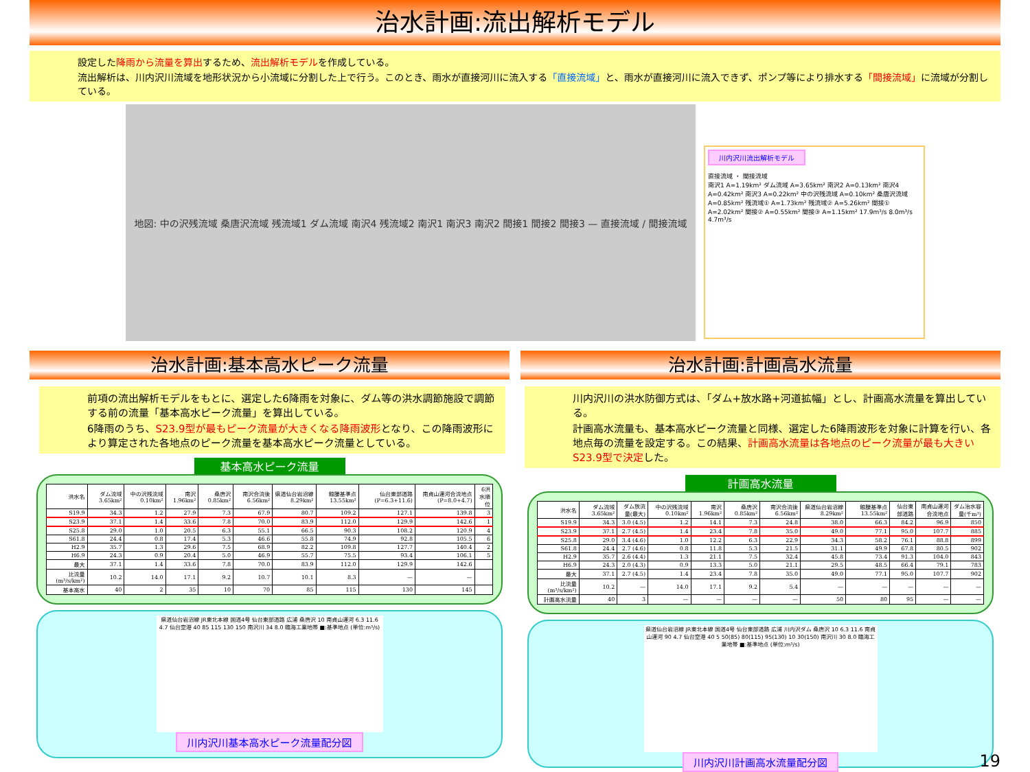治水計画:流出解析モデル
設定した降雨から流量を算出するため、流出解析モデルを作成している。
流出解析は、川内沢川流域を地形状況から小流域に分割した上で行う。このとき、雨水が直接河川に流入する「直接流域」と、雨水が直接河川に流入できず、ポンプ等により排水する「間接流域」に流域が分割している。
地図: 中の沢残流域 桑唐沢流域 残流域1 ダム流域 南沢4 残流域2 南沢1 南沢3 南沢2 間接1 間接2 間接3 — 直接流域 / 間接流域
川内沢川流出解析モデル
直接流域 ・ 間接流域
南沢1 A=1.19km² ダム流域 A=3.65km² 南沢2 A=0.13km² 南沢4 A=0.42km² 南沢3 A=0.22km² 中の沢残流域 A=0.10km² 桑唐沢流域 A=0.85km² 残流域① A=1.73km² 残流域② A=5.26km² 間接① A=2.02km² 間接② A=0.55km² 間接③ A=1.15km² 17.9m³/s 8.0m³/s 4.7m³/s
治水計画:基本高水ピーク流量
前項の流出解析モデルをもとに、選定した6降雨を対象に、ダム等の洪水調節施設で調節する前の流量「基本高水ピーク流量」を算出している。
6降雨のうち、S23.9型が最もピーク流量が大きくなる降雨波形となり、この降雨波形により算定された各地点のピーク流量を基本高水ピーク流量としている。
基本高水ピーク流量
| 洪水名 | ダム流域 3.65km² | 中の沢残流域 0.10km² | 南沢 1.96km² | 桑唐沢 0.85km² | 南沢合流後 6.56km² | 県道仙台岩沼線 8.29km² | 館腰基準点 13.55km² | 仙台東部道路 (P=6.3+11.6) | 南貞山運河合流地点 (P=8.0+4.7) | 6洪水順位 |
| --- | --- | --- | --- | --- | --- | --- | --- | --- | --- | --- |
| S19.9 | 34.3 | 1.2 | 27.9 | 7.3 | 67.9 | 80.7 | 109.2 | 127.1 | 139.8 | 3 |
| S23.9 | 37.1 | 1.4 | 33.6 | 7.8 | 70.0 | 83.9 | 112.0 | 129.9 | 142.6 | 1 |
| S25.8 | 29.0 | 1.0 | 20.5 | 6.3 | 55.1 | 66.5 | 90.3 | 108.2 | 120.9 | 4 |
| S61.8 | 24.4 | 0.8 | 17.4 | 5.3 | 46.6 | 55.8 | 74.9 | 92.8 | 105.5 | 6 |
| H2.9 | 35.7 | 1.3 | 29.6 | 7.5 | 68.9 | 82.2 | 109.8 | 127.7 | 140.4 | 2 |
| H6.9 | 24.3 | 0.9 | 20.4 | 5.0 | 46.9 | 55.7 | 75.5 | 93.4 | 106.1 | 5 |
| 最大 | 37.1 | 1.4 | 33.6 | 7.8 | 70.0 | 83.9 | 112.0 | 129.9 | 142.6 | |
| 比流量 (m³/s/km²) | 10.2 | 14.0 | 17.1 | 9.2 | 10.7 | 10.1 | 8.3 | — | — | |
| 基本高水 | 40 | 2 | 35 | 10 | 70 | 85 | 115 | 130 | 145 | |
県道仙台岩沼線 JR東北本線 国道4号 仙台東部道路 広浦 桑唐沢 10 南貞山運河 6.3 11.6 4.7 仙台空港 40 85 115 130 150 南沢川 34 8.0 臨海工業地帯 ■:基準地点 (単位:m³/s)
川内沢川基本高水ピーク流量配分図
治水計画:計画高水流量
川内沢川の洪水防御方式は、「ダム+放水路+河道拡幅」とし、計画高水流量を算出している。
計画高水流量も、基本高水ピーク流量と同様、選定した6降雨波形を対象に計算を行い、各地点毎の流量を設定する。この結果、計画高水流量は各地点のピーク流量が最も大きいS23.9型で決定した。
計画高水流量
| 洪水名 | ダム流域 3.65km² | ダム放流量(最大) | 中の沢残流域 0.10km² | 南沢 1.96km² | 桑唐沢 0.85km² | 南沢合流後 6.56km² | 県道仙台岩沼線 8.29km² | 館腰基準点 13.55km² | 仙台東部道路 | 南貞山運河合流地点 | ダム治水容量(千m³) |
| --- | --- | --- | --- | --- | --- | --- | --- | --- | --- | --- | --- |
| S19.9 | 34.3 | 3.0 (4.5) | 1.2 | 14.1 | 7.3 | 24.8 | 38.0 | 66.3 | 84.2 | 96.9 | 850 |
| S23.9 | 37.1 | 2.7 (4.5) | 1.4 | 23.4 | 7.8 | 35.0 | 49.0 | 77.1 | 95.0 | 107.7 | 885 |
| S25.8 | 29.0 | 3.4 (4.6) | 1.0 | 12.2 | 6.3 | 22.9 | 34.3 | 58.2 | 76.1 | 88.8 | 899 |
| S61.8 | 24.4 | 2.7 (4.6) | 0.8 | 11.8 | 5.3 | 21.5 | 31.1 | 49.9 | 67.8 | 80.5 | 902 |
| H2.9 | 35.7 | 2.6 (4.4) | 1.3 | 21.1 | 7.5 | 32.4 | 45.8 | 73.4 | 91.3 | 104.0 | 843 |
| H6.9 | 24.3 | 2.0 (4.3) | 0.9 | 13.3 | 5.0 | 21.1 | 29.5 | 48.5 | 66.4 | 79.1 | 783 |
| 最大 | 37.1 | 2.7 (4.5) | 1.4 | 23.4 | 7.8 | 35.0 | 49.0 | 77.1 | 95.0 | 107.7 | 902 |
| 比流量 (m³/s/km²) | 10.2 | — | 14.0 | 17.1 | 9.2 | 5.4 | — | — | — | — | — |
| 計画高水流量 | 40 | 3 | — | — | — | — | 50 | 80 | 95 | — | — |
県道仙台岩沼線 JR東北本線 国道4号 仙台東部道路 広浦 川内沢ダム 桑唐沢 10 6.3 11.6 南貞山運河 90 4.7 仙台空港 40 5 50(85) 80(115) 95(130) 10 30(150) 南沢川 30 8.0 臨海工業地帯 ■:基準地点 (単位:m³/s)
川内沢川計画高水流量配分図
19